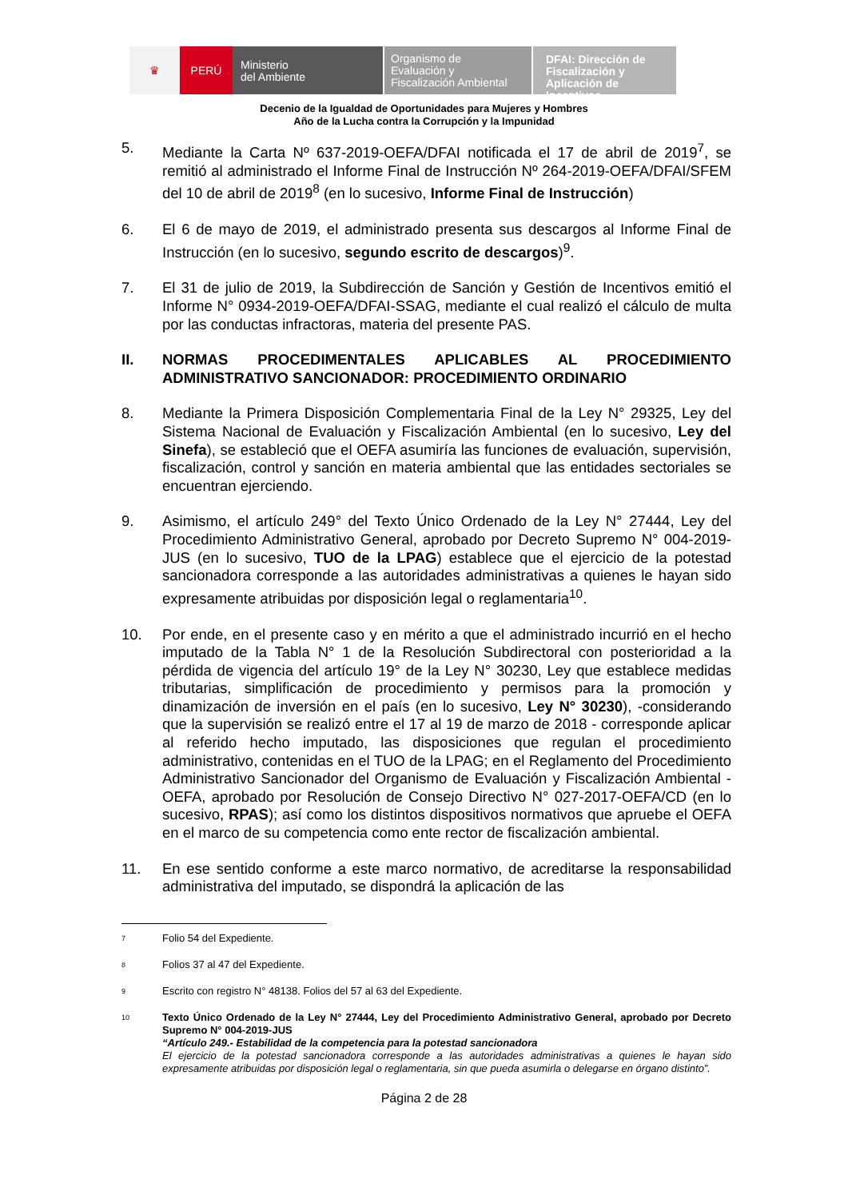♛ PERÚ
Ministerio
del Ambiente
Organismo de
Evaluación y
Fiscalización Ambiental
DFAI: Dirección de
Fiscalización y
Aplicación de Incentivos
Decenio de la Igualdad de Oportunidades para Mujeres y Hombres
Año de la Lucha contra la Corrupción y la Impunidad
5. Mediante la Carta Nº 637-2019-OEFA/DFAI notificada el 17 de abril de 2019<sup>7</sup>, se remitió al administrado el Informe Final de Instrucción Nº 264-2019-OEFA/DFAI/SFEM del 10 de abril de 2019<sup>8</sup> (en lo sucesivo, Informe Final de Instrucción)
6. El 6 de mayo de 2019, el administrado presenta sus descargos al Informe Final de Instrucción (en lo sucesivo, segundo escrito de descargos)<sup>9</sup>.
7. El 31 de julio de 2019, la Subdirección de Sanción y Gestión de Incentivos emitió el Informe N° 0934-2019-OEFA/DFAI-SSAG, mediante el cual realizó el cálculo de multa por las conductas infractoras, materia del presente PAS.
II. NORMAS PROCEDIMENTALES APLICABLES AL PROCEDIMIENTO ADMINISTRATIVO SANCIONADOR: PROCEDIMIENTO ORDINARIO
8. Mediante la Primera Disposición Complementaria Final de la Ley N° 29325, Ley del Sistema Nacional de Evaluación y Fiscalización Ambiental (en lo sucesivo, Ley del Sinefa), se estableció que el OEFA asumiría las funciones de evaluación, supervisión, fiscalización, control y sanción en materia ambiental que las entidades sectoriales se encuentran ejerciendo.
9. Asimismo, el artículo 249° del Texto Único Ordenado de la Ley N° 27444, Ley del Procedimiento Administrativo General, aprobado por Decreto Supremo N° 004-2019-JUS (en lo sucesivo, TUO de la LPAG) establece que el ejercicio de la potestad sancionadora corresponde a las autoridades administrativas a quienes le hayan sido expresamente atribuidas por disposición legal o reglamentaria<sup>10</sup>.
10. Por ende, en el presente caso y en mérito a que el administrado incurrió en el hecho imputado de la Tabla N° 1 de la Resolución Subdirectoral con posterioridad a la pérdida de vigencia del artículo 19° de la Ley N° 30230, Ley que establece medidas tributarias, simplificación de procedimiento y permisos para la promoción y dinamización de inversión en el país (en lo sucesivo, Ley N° 30230), -considerando que la supervisión se realizó entre el 17 al 19 de marzo de 2018 - corresponde aplicar al referido hecho imputado, las disposiciones que regulan el procedimiento administrativo, contenidas en el TUO de la LPAG; en el Reglamento del Procedimiento Administrativo Sancionador del Organismo de Evaluación y Fiscalización Ambiental - OEFA, aprobado por Resolución de Consejo Directivo N° 027-2017-OEFA/CD (en lo sucesivo, RPAS); así como los distintos dispositivos normativos que apruebe el OEFA en el marco de su competencia como ente rector de fiscalización ambiental.
11. En ese sentido conforme a este marco normativo, de acreditarse la responsabilidad administrativa del imputado, se dispondrá la aplicación de las
7
Folio 54 del Expediente.
8
Folios 37 al 47 del Expediente.
9
Escrito con registro N° 48138. Folios del 57 al 63 del Expediente.
10
Texto Único Ordenado de la Ley N° 27444, Ley del Procedimiento Administrativo General, aprobado por Decreto Supremo N° 004-2019-JUS
“Artículo 249.- Estabilidad de la competencia para la potestad sancionadora
El ejercicio de la potestad sancionadora corresponde a las autoridades administrativas a quienes le hayan sido expresamente atribuidas por disposición legal o reglamentaria, sin que pueda asumirla o delegarse en órgano distinto”.
Página 2 de 28